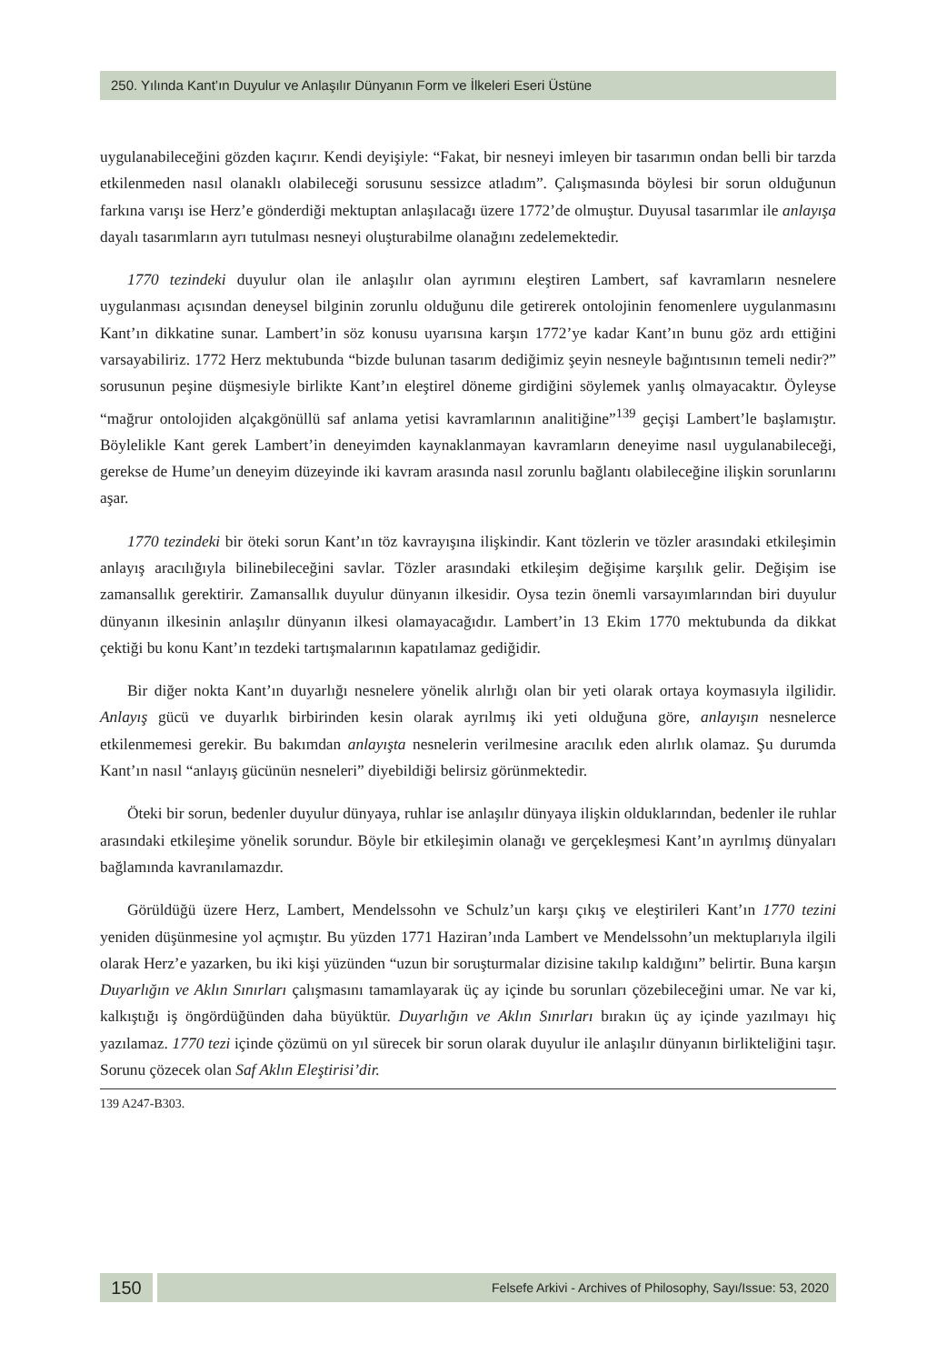250. Yılında Kant’ın Duyulur ve Anlaşılır Dünyanın Form ve İlkeleri Eseri Üstüne
uygulanabileceğini gözden kaçırır. Kendi deyişiyle: “Fakat, bir nesneyi imleyen bir tasarımın ondan belli bir tarzda etkilenmeden nasıl olanaklı olabileceği sorusunu sessizce atladım”. Çalışmasında böylesi bir sorun olduğunun farkına varışı ise Herz’e gönderdiği mektuptan anlaşılacağı üzere 1772’de olmuştur. Duyusal tasarımlar ile anlayışa dayalı tasarımların ayrı tutulması nesneyi oluşturabilme olanağını zedelemektedir.
1770 tezindeki duyulur olan ile anlaşılır olan ayrımını eleştiren Lambert, saf kavramların nesnelere uygulanması açısından deneysel bilginin zorunlu olduğunu dile getirerek ontolojinin fenomenlere uygulanmasını Kant’ın dikkatine sunar. Lambert’in söz konusu uyarısına karşın 1772’ye kadar Kant’ın bunu göz ardı ettiğini varsayabiliriz. 1772 Herz mektubunda “bizde bulunan tasarım dediğimiz şeyin nesneyle bağıntısının temeli nedir?” sorusunun peşine düşmesiyle birlikte Kant’ın eleştirel döneme girdiğini söylemek yanlış olmayacaktır. Öyleyse “mağrur ontolojiden alçakgönüllü saf anlama yetisi kavramlarının analitiğine”<sup>139</sup> geçişi Lambert’le başlamıştır. Böylelikle Kant gerek Lambert’in deneyimden kaynaklanmayan kavramların deneyime nasıl uygulanabileceği, gerekse de Hume’un deneyim düzeyinde iki kavram arasında nasıl zorunlu bağlantı olabileceğine ilişkin sorunlarını aşar.
1770 tezindeki bir öteki sorun Kant’ın töz kavrayışına ilişkindir. Kant tözlerin ve tözler arasındaki etkileşimin anlayış aracılığıyla bilinebileceğini savlar. Tözler arasındaki etkileşim değişime karşılık gelir. Değişim ise zamansallık gerektirir. Zamansallık duyulur dünyanın ilkesidir. Oysa tezin önemli varsayımlarından biri duyulur dünyanın ilkesinin anlaşılır dünyanın ilkesi olamayacağıdır. Lambert’in 13 Ekim 1770 mektubunda da dikkat çektiği bu konu Kant’ın tezdeki tartışmalarının kapatılamaz gediğidir.
Bir diğer nokta Kant’ın duyarlığı nesnelere yönelik alırlığı olan bir yeti olarak ortaya koymasıyla ilgilidir. Anlayış gücü ve duyarlık birbirinden kesin olarak ayrılmış iki yeti olduğuna göre, anlayışın nesnelerce etkilenmemesi gerekir. Bu bakımdan anlayışta nesnelerin verilmesine aracılık eden alırlık olamaz. Şu durumda Kant’ın nasıl “anlayış gücünün nesneleri” diyebildiği belirsiz görünmektedir.
Öteki bir sorun, bedenler duyulur dünyaya, ruhlar ise anlaşılır dünyaya ilişkin olduklarından, bedenler ile ruhlar arasındaki etkileşime yönelik sorundur. Böyle bir etkileşimin olanağı ve gerçekleşmesi Kant’ın ayrılmış dünyaları bağlamında kavranılamazdır.
Görüldüğü üzere Herz, Lambert, Mendelssohn ve Schulz’un karşı çıkış ve eleştirileri Kant’ın 1770 tezini yeniden düşünmesine yol açmıştır. Bu yüzden 1771 Haziran’ında Lambert ve Mendelssohn’un mektuplarıyla ilgili olarak Herz’e yazarken, bu iki kişi yüzünden “uzun bir soruşturmalar dizisine takılıp kaldığını” belirtir. Buna karşın Duyarlığın ve Aklın Sınırları çalışmasını tamamlayarak üç ay içinde bu sorunları çözebileceğini umar. Ne var ki, kalkıştığı iş öngördüğünden daha büyüktür. Duyarlığın ve Aklın Sınırları bırakın üç ay içinde yazılmayı hiç yazılamaz. 1770 tezi içinde çözümü on yıl sürecek bir sorun olarak duyulur ile anlaşılır dünyanın birlikteliğini taşır. Sorunu çözecek olan Saf Aklın Eleştirisi’dir.
139 A247-B303.
150
Felsefe Arkivi - Archives of Philosophy, Sayı/Issue: 53, 2020